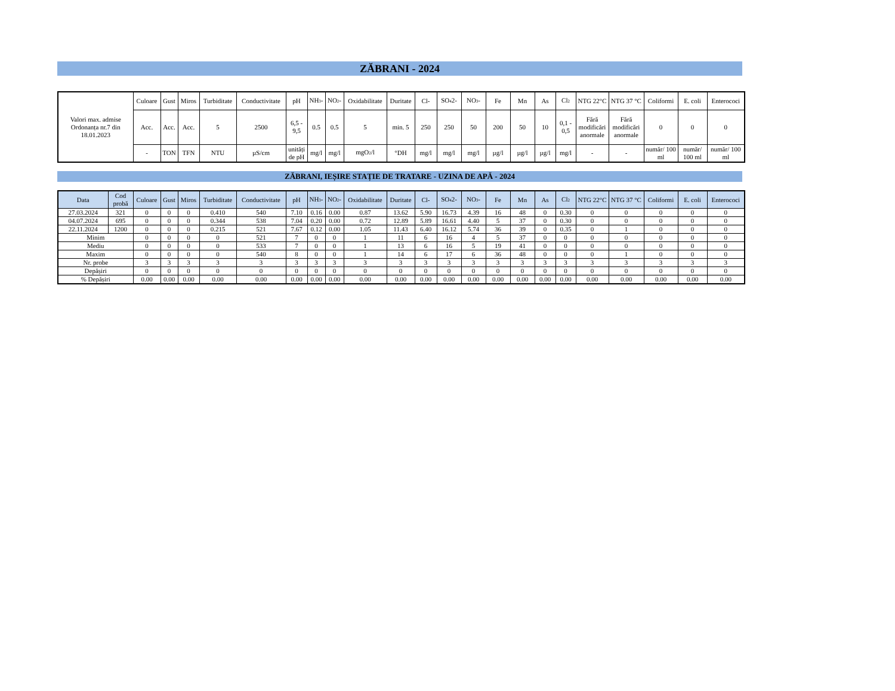ZĂBRANI - 2024
| Valori max. admise Ordonanța nr.7 din 18.01.2023 | Culoare | Gust | Miros | Turbiditate | Conductivitate | pH | NH<sub>3</sub>- | NO<sub>2</sub>- | Oxidabilitate | Duritate | Cl- | SO<sub>4</sub>2- | NO<sub>3</sub>- | Fe | Mn | As | Cl<sub>2</sub> | NTG 22°C | NTG 37 °C | Coliformi | E. coli | Enterococi |
| | Acc. | Acc. | Acc. | 5 | 2500 | 6,5 - 9,5 | 0.5 | 0.5 | 5 | min. 5 | 250 | 250 | 50 | 200 | 50 | 10 | 0,1 - 0,5 | Fără modificări anormale | Fără modificări anormale | 0 | 0 | 0 |
| | - | TON | TFN | NTU | µS/cm | unități de pH | mg/l | mg/l | mgO<sub>2</sub>/l | °DH | mg/l | mg/l | mg/l | µg/l | µg/l | µg/l | mg/l | - | - | număr/ 100 ml | număr/ 100 ml | număr/ 100 ml |
ZĂBRANI, IEȘIRE STAȚIE DE TRATARE - UZINA DE APĂ - 2024
| Data | Cod probă | Culoare | Gust | Miros | Turbiditate | Conductivitate | pH | NH<sub>3</sub>- | NO<sub>2</sub>- | Oxidabilitate | Duritate | Cl- | SO<sub>4</sub>2- | NO<sub>3</sub>- | Fe | Mn | As | Cl<sub>2</sub> | NTG 22°C | NTG 37 °C | Coliformi | E. coli | Enterococi |
| --- | --- | --- | --- | --- | --- | --- | --- | --- | --- | --- | --- | --- | --- | --- | --- | --- | --- | --- | --- | --- | --- | --- | --- |
| 27.03.2024 | 321 | 0 | 0 | 0 | 0.410 | 540 | 7.10 | 0.16 | 0.00 | 0.87 | 13.62 | 5.90 | 16.73 | 4.39 | 16 | 48 | 0 | 0.30 | 0 | 0 | 0 | 0 | 0 |
| 04.07.2024 | 695 | 0 | 0 | 0 | 0.344 | 538 | 7.04 | 0.20 | 0.00 | 0.72 | 12.89 | 5.89 | 16.61 | 4.40 | 5 | 37 | 0 | 0.30 | 0 | 0 | 0 | 0 | 0 |
| 22.11.2024 | 1200 | 0 | 0 | 0 | 0.215 | 521 | 7.67 | 0.12 | 0.00 | 1.05 | 11.43 | 6.40 | 16.12 | 5.74 | 36 | 39 | 0 | 0.35 | 0 | 1 | 0 | 0 | 0 |
| Minim | | 0 | 0 | 0 | 0 | 521 | 7 | 0 | 0 | 1 | 11 | 6 | 16 | 4 | 5 | 37 | 0 | 0 | 0 | 0 | 0 | 0 | 0 |
| Mediu | | 0 | 0 | 0 | 0 | 533 | 7 | 0 | 0 | 1 | 13 | 6 | 16 | 5 | 19 | 41 | 0 | 0 | 0 | 0 | 0 | 0 | 0 |
| Maxim | | 0 | 0 | 0 | 0 | 540 | 8 | 0 | 0 | 1 | 14 | 6 | 17 | 6 | 36 | 48 | 0 | 0 | 0 | 1 | 0 | 0 | 0 |
| Nr. probe | | 3 | 3 | 3 | 3 | 3 | 3 | 3 | 3 | 3 | 3 | 3 | 3 | 3 | 3 | 3 | 3 | 3 | 3 | 3 | 3 | 3 | 3 |
| Depășiri | | 0 | 0 | 0 | 0 | 0 | 0 | 0 | 0 | 0 | 0 | 0 | 0 | 0 | 0 | 0 | 0 | 0 | 0 | 0 | 0 | 0 | 0 |
| % Depășiri | | 0.00 | 0.00 | 0.00 | 0.00 | 0.00 | 0.00 | 0.00 | 0.00 | 0.00 | 0.00 | 0.00 | 0.00 | 0.00 | 0.00 | 0.00 | 0.00 | 0.00 | 0.00 | 0.00 | 0.00 | 0.00 | 0.00 |